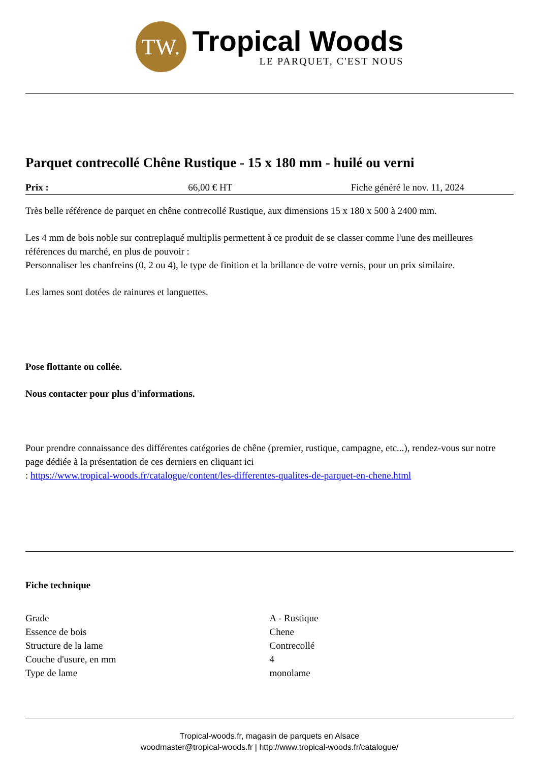TW.
Tropical Woods
LE PARQUET, C'EST NOUS
Parquet contrecollé Chêne Rustique - 15 x 180 mm - huilé ou verni
Prix : 66,00 € HT Fiche généré le nov. 11, 2024
Très belle référence de parquet en chêne contrecollé Rustique, aux dimensions 15 x 180 x 500 à 2400 mm.
Les 4 mm de bois noble sur contreplaqué multiplis permettent à ce produit de se classer comme l'une des meilleures références du marché, en plus de pouvoir :
Personnaliser les chanfreins (0, 2 ou 4), le type de finition et la brillance de votre vernis, pour un prix similaire.
Les lames sont dotées de rainures et languettes.
Pose flottante ou collée.
Nous contacter pour plus d'informations.
Pour prendre connaissance des différentes catégories de chêne (premier, rustique, campagne, etc...), rendez-vous sur notre page dédiée à la présentation de ces derniers en cliquant ici
: https://www.tropical-woods.fr/catalogue/content/les-differentes-qualites-de-parquet-en-chene.html
Fiche technique
| Grade | A - Rustique |
| Essence de bois | Chene |
| Structure de la lame | Contrecollé |
| Couche d'usure, en mm | 4 |
| Type de lame | monolame |
Tropical-woods.fr, magasin de parquets en Alsace
woodmaster@tropical-woods.fr | http://www.tropical-woods.fr/catalogue/